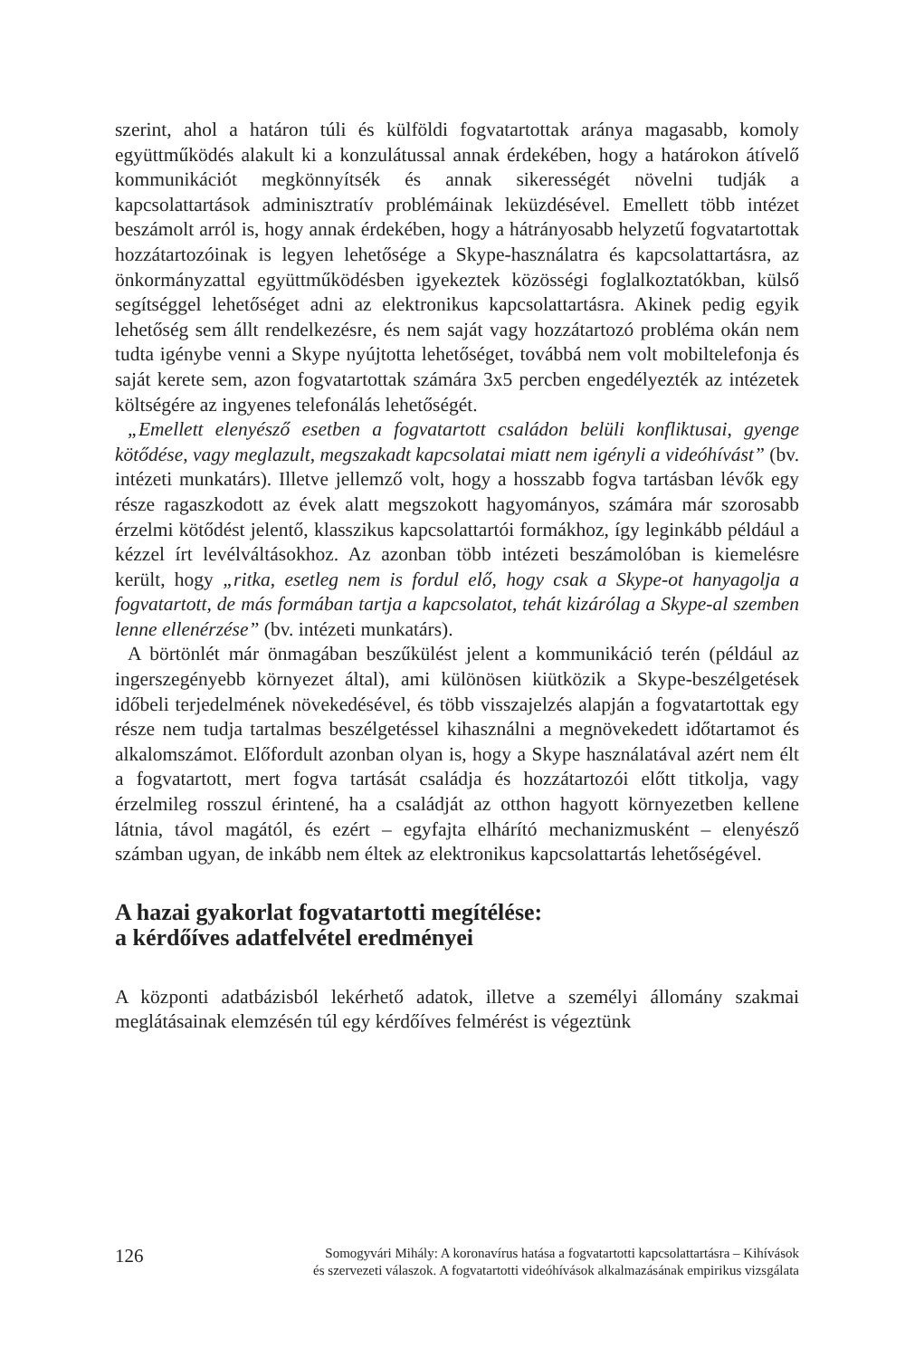szerint, ahol a határon túli és külföldi fogvatartottak aránya magasabb, komoly együttműködés alakult ki a konzulátussal annak érdekében, hogy a határokon átívelő kommunikációt megkönnyítsék és annak sikerességét növelni tudják a kapcsolattartások adminisztratív problémáinak leküzdésével. Emellett több intézet beszámolt arról is, hogy annak érdekében, hogy a hátrányosabb helyzetű fogvatartottak hozzátartozóinak is legyen lehetősége a Skype-használatra és kapcsolattartásra, az önkormányzattal együttműködésben igyekeztek közösségi foglalkoztatókban, külső segítséggel lehetőséget adni az elektronikus kapcsolattartásra. Akinek pedig egyik lehetőség sem állt rendelkezésre, és nem saját vagy hozzátartozó probléma okán nem tudta igénybe venni a Skype nyújtotta lehetőséget, továbbá nem volt mobiltelefonja és saját kerete sem, azon fogvatartottak számára 3x5 percben engedélyezték az intézetek költségére az ingyenes telefonálás lehetőségét.
„Emellett elenyésző esetben a fogvatartott családon belüli konfliktusai, gyenge kötődése, vagy meglazult, megszakadt kapcsolatai miatt nem igényli a videóhívást” (bv. intézeti munkatárs). Illetve jellemző volt, hogy a hosszabb fogva tartásban lévők egy része ragaszkodott az évek alatt megszokott hagyományos, számára már szorosabb érzelmi kötődést jelentő, klasszikus kapcsolattartói formákhoz, így leginkább például a kézzel írt levélváltásokhoz. Az azonban több intézeti beszámolóban is kiemelésre került, hogy „ritka, esetleg nem is fordul elő, hogy csak a Skype-ot hanyagolja a fogvatartott, de más formában tartja a kapcsolatot, tehát kizárólag a Skype-al szemben lenne ellenérzése” (bv. intézeti munkatárs).
A börtönlét már önmagában beszűkülést jelent a kommunikáció terén (például az ingerszegényebb környezet által), ami különösen kiütközik a Skype-beszélgetések időbeli terjedelmének növekedésével, és több visszajelzés alapján a fogvatartottak egy része nem tudja tartalmas beszélgetéssel kihasználni a megnövekedett időtartamot és alkalomszámot. Előfordult azonban olyan is, hogy a Skype használatával azért nem élt a fogvatartott, mert fogva tartását családja és hozzátartozói előtt titkolja, vagy érzelmileg rosszul érintené, ha a családját az otthon hagyott környezetben kellene látnia, távol magától, és ezért – egyfajta elhárító mechanizmusként – elenyésző számban ugyan, de inkább nem éltek az elektronikus kapcsolattartás lehetőségével.
A hazai gyakorlat fogvatartotti megítélése:
a kérdőíves adatfelvétel eredményei
A központi adatbázisból lekérhető adatok, illetve a személyi állomány szakmai meglátásainak elemzésén túl egy kérdőíves felmérést is végeztünk
126
Somogyvári Mihály: A koronavírus hatása a fogvatartotti kapcsolattartásra – Kihívások
és szervezeti válaszok. A fogvatartotti videóhívások alkalmazásának empirikus vizsgálata